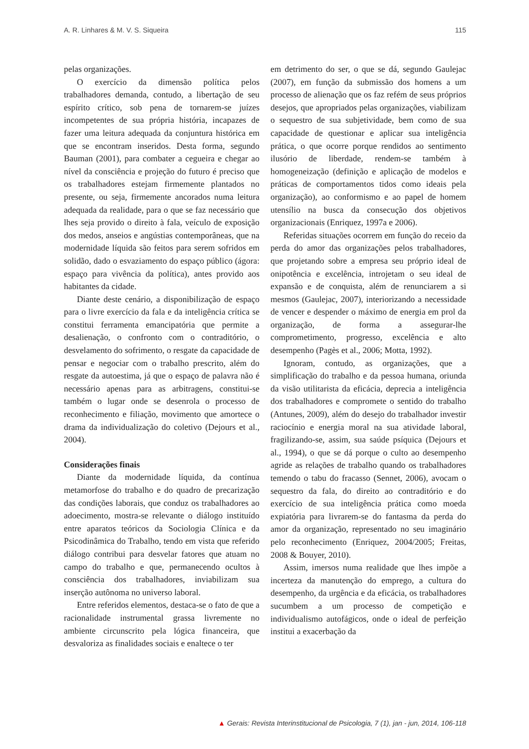A. R. Linhares & M. V. S. Siqueira 115
pelas organizações.
O exercício da dimensão política pelos trabalhadores demanda, contudo, a libertação de seu espírito crítico, sob pena de tornarem-se juízes incompetentes de sua própria história, incapazes de fazer uma leitura adequada da conjuntura histórica em que se encontram inseridos. Desta forma, segundo Bauman (2001), para combater a cegueira e chegar ao nível da consciência e projeção do futuro é preciso que os trabalhadores estejam firmemente plantados no presente, ou seja, firmemente ancorados numa leitura adequada da realidade, para o que se faz necessário que lhes seja provido o direito à fala, veículo de exposição dos medos, anseios e angústias contemporâneas, que na modernidade líquida são feitos para serem sofridos em solidão, dado o esvaziamento do espaço público (ágora: espaço para vivência da política), antes provido aos habitantes da cidade.
Diante deste cenário, a disponibilização de espaço para o livre exercício da fala e da inteligência crítica se constitui ferramenta emancipatória que permite a desalienação, o confronto com o contraditório, o desvelamento do sofrimento, o resgate da capacidade de pensar e negociar com o trabalho prescrito, além do resgate da autoestima, já que o espaço de palavra não é necessário apenas para as arbitragens, constitui-se também o lugar onde se desenrola o processo de reconhecimento e filiação, movimento que amortece o drama da individualização do coletivo (Dejours et al., 2004).
Considerações finais
Diante da modernidade líquida, da contínua metamorfose do trabalho e do quadro de precarização das condições laborais, que conduz os trabalhadores ao adoecimento, mostra-se relevante o diálogo instituído entre aparatos teóricos da Sociologia Clínica e da Psicodinâmica do Trabalho, tendo em vista que referido diálogo contribui para desvelar fatores que atuam no campo do trabalho e que, permanecendo ocultos à consciência dos trabalhadores, inviabilizam sua inserção autônoma no universo laboral.
Entre referidos elementos, destaca-se o fato de que a racionalidade instrumental grassa livremente no ambiente circunscrito pela lógica financeira, que desvaloriza as finalidades sociais e enaltece o ter
em detrimento do ser, o que se dá, segundo Gaulejac (2007), em função da submissão dos homens a um processo de alienação que os faz refém de seus próprios desejos, que apropriados pelas organizações, viabilizam o sequestro de sua subjetividade, bem como de sua capacidade de questionar e aplicar sua inteligência prática, o que ocorre porque rendidos ao sentimento ilusório de liberdade, rendem-se também à homogeneização (definição e aplicação de modelos e práticas de comportamentos tidos como ideais pela organização), ao conformismo e ao papel de homem utensílio na busca da consecução dos objetivos organizacionais (Enriquez, 1997a e 2006).
Referidas situações ocorrem em função do receio da perda do amor das organizações pelos trabalhadores, que projetando sobre a empresa seu próprio ideal de onipotência e excelência, introjetam o seu ideal de expansão e de conquista, além de renunciarem a si mesmos (Gaulejac, 2007), interiorizando a necessidade de vencer e despender o máximo de energia em prol da organização, de forma a assegurar-lhe comprometimento, progresso, excelência e alto desempenho (Pagès et al., 2006; Motta, 1992).
Ignoram, contudo, as organizações, que a simplificação do trabalho e da pessoa humana, oriunda da visão utilitarista da eficácia, deprecia a inteligência dos trabalhadores e compromete o sentido do trabalho (Antunes, 2009), além do desejo do trabalhador investir raciocínio e energia moral na sua atividade laboral, fragilizando-se, assim, sua saúde psíquica (Dejours et al., 1994), o que se dá porque o culto ao desempenho agride as relações de trabalho quando os trabalhadores temendo o tabu do fracasso (Sennet, 2006), avocam o sequestro da fala, do direito ao contraditório e do exercício de sua inteligência prática como moeda expiatória para livrarem-se do fantasma da perda do amor da organização, representado no seu imaginário pelo reconhecimento (Enriquez, 2004/2005; Freitas, 2008 & Bouyer, 2010).
Assim, imersos numa realidade que lhes impõe a incerteza da manutenção do emprego, a cultura do desempenho, da urgência e da eficácia, os trabalhadores sucumbem a um processo de competição e individualismo autofágicos, onde o ideal de perfeição institui a exacerbação da
▲ Gerais: Revista Interinstitucional de Psicologia, 7 (1), jan - jun, 2014, 106-118